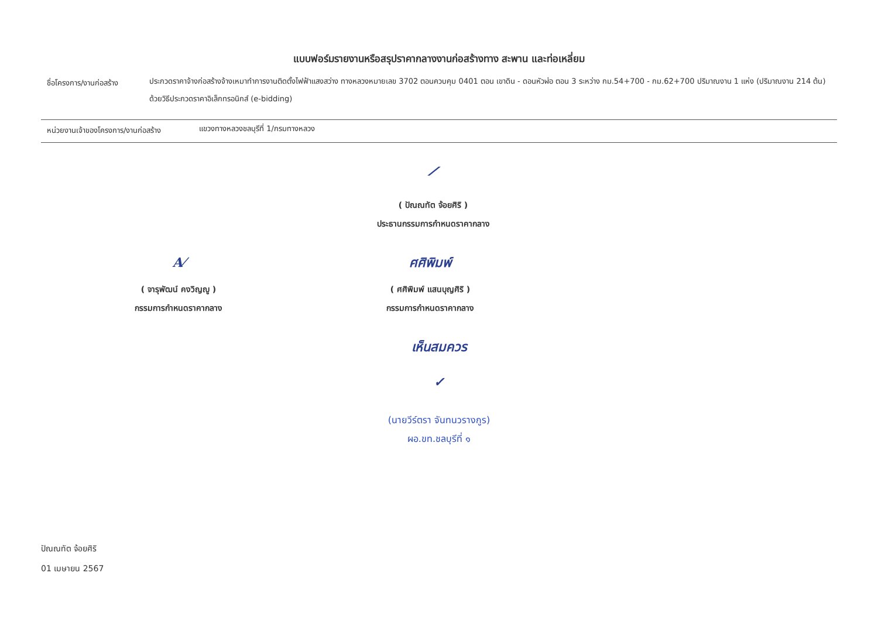แบบฟอร์มรายงานหรือสรุปราคากลางงานก่อสร้างทาง สะพาน และท่อเหลี่ยม
ชื่อโครงการ/งานก่อสร้าง
ประกวดราคาจ้างก่อสร้างจ้างเหมาทำการงานติดตั้งไฟฟ้าแสงสว่าง ทางหลวงหมายเลข 3702 ตอนควบคุม 0401 ตอน เขาดิน - ดอนหัวฬ่อ ตอน 3 ระหว่าง กม.54+700 - กม.62+700 ปริมาณงาน 1 แห่ง (ปริมาณงาน 214 ต้น) ด้วยวิธีประกวดราคาอิเล็กทรอนิกส์ (e-bidding)
หน่วยงานเจ้าของโครงการ/งานก่อสร้าง
แขวงทางหลวงชลบุรีที่ 1/กรมทางหลวง
⟋
( ปัณณทัต จ้อยศิริ )
ประธานกรรมการกำหนดราคากลาง
A⁄
( จารุพัฒน์ คงวิญญู )
กรรมการกำหนดราคากลาง
ศศิพิมพ์
( ศศิพิมพ์ แสนบุญศิริ )
กรรมการกำหนดราคากลาง
เห็นสมควร
✓
(นายวีร์ตรา จันทนวรางกูร)
ผอ.ขท.ชลบุรีที่ ๑
ปัณณทัต จ้อยศิริ
01 เมษายน 2567